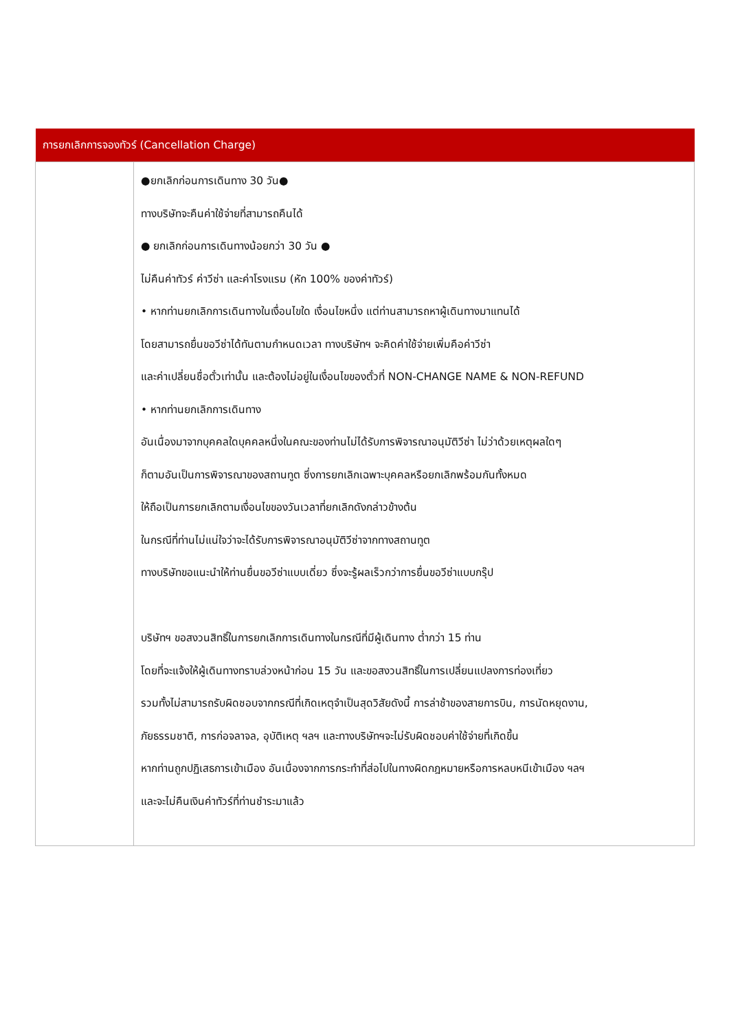| การยกเลิกการจองทัวร์ (Cancellation Charge) | |
| --- | --- |
| | ●ยกเลิกก่อนการเดินทาง 30 วัน● ทางบริษัทจะคืนค่าใช้จ่ายที่สามารถคืนได้ ● ยกเลิกก่อนการเดินทางน้อยกว่า 30 วัน ● ไม่คืนค่าทัวร์ ค่าวีซ่า และค่าโรงแรม (หัก 100% ของค่าทัวร์) • หากท่านยกเลิกการเดินทางในเงื่อนไขใด เงื่อนไขหนึ่ง แต่ท่านสามารถหาผู้เดินทางมาแทนได้ โดยสามารถยื่นขอวีซ่าได้ทันตามกำหนดเวลา ทางบริษัทฯ จะคิดค่าใช้จ่ายเพิ่มคือค่าวีซ่า และค่าเปลี่ยนชื่อตั๋วเท่านั้น และต้องไม่อยู่ในเงื่อนไขของตั๋วที่ NON-CHANGE NAME & NON-REFUND • หากท่านยกเลิกการเดินทาง อันเนื่องมาจากบุคคลใดบุคคลหนึ่งในคณะของท่านไม่ได้รับการพิจารณาอนุมัติวีซ่า ไม่ว่าด้วยเหตุผลใดๆ ก็ตามอันเป็นการพิจารณาของสถานทูต ซึ่งการยกเลิกเฉพาะบุคคลหรือยกเลิกพร้อมกันทั้งหมด ให้ถือเป็นการยกเลิกตามเงื่อนไขของวันเวลาที่ยกเลิกดังกล่าวข้างต้น ในกรณีที่ท่านไม่แน่ใจว่าจะได้รับการพิจารณาอนุมัติวีซ่าจากทางสถานทูต ทางบริษัทขอแนะนำให้ท่านยื่นขอวีซ่าแบบเดี่ยว ซึ่งจะรู้ผลเร็วกว่าการยื่นขอวีซ่าแบบกรุ๊ป บริษัทฯ ขอสงวนสิทธิ์ในการยกเลิกการเดินทางในกรณีที่มีผู้เดินทาง ต่ำกว่า 15 ท่าน โดยที่จะแจ้งให้ผู้เดินทางทราบล่วงหน้าก่อน 15 วัน และขอสงวนสิทธิ์ในการเปลี่ยนแปลงการท่องเที่ยว รวมทั้งไม่สามารถรับผิดชอบจากกรณีที่เกิดเหตุจำเป็นสุดวิสัยดังนี้ การล่าช้าของสายการบิน, การนัดหยุดงาน, ภัยธรรมชาติ, การก่อจลาจล, อุบัติเหตุ ฯลฯ และทางบริษัทฯจะไม่รับผิดชอบค่าใช้จ่ายที่เกิดขึ้น หากท่านถูกปฏิเสธการเข้าเมือง อันเนื่องจากการกระทำที่ส่อไปในทางผิดกฎหมายหรือการหลบหนีเข้าเมือง ฯลฯ และจะไม่คืนเงินค่าทัวร์ที่ท่านชำระมาแล้ว |